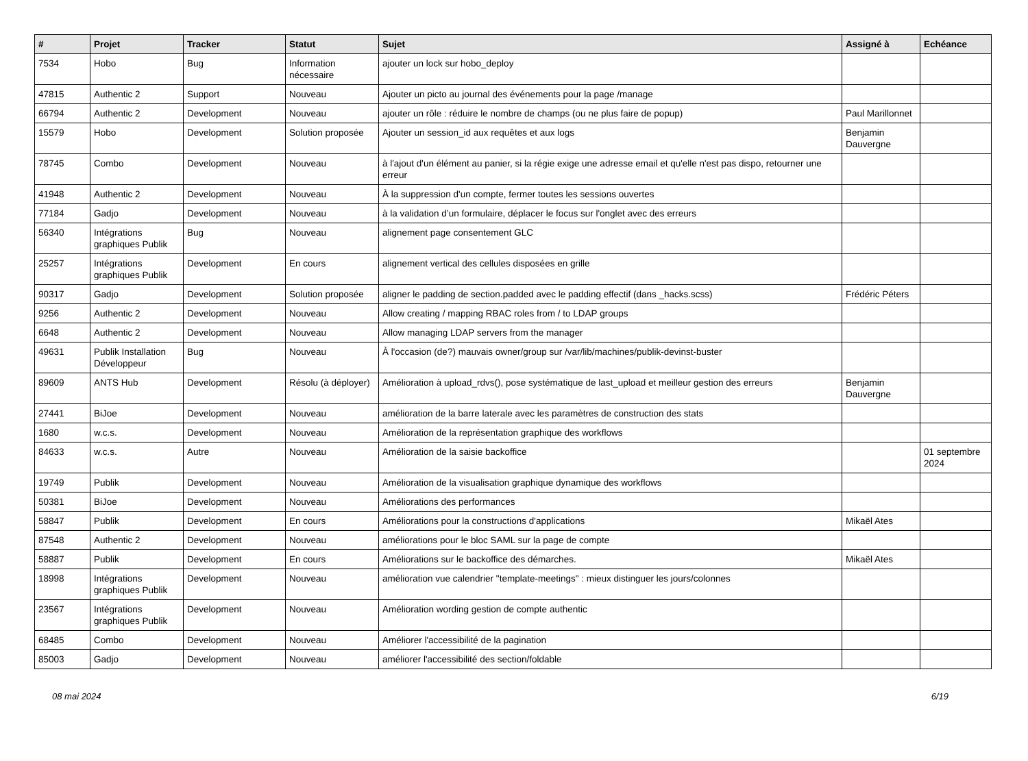| # | Projet | Tracker | Statut | Sujet | Assigné à | Echéance |
| --- | --- | --- | --- | --- | --- | --- |
| 7534 | Hobo | Bug | Information nécessaire | ajouter un lock sur hobo_deploy | | |
| 47815 | Authentic 2 | Support | Nouveau | Ajouter un picto au journal des événements pour la page /manage | | |
| 66794 | Authentic 2 | Development | Nouveau | ajouter un rôle : réduire le nombre de champs (ou ne plus faire de popup) | Paul Marillonnet | |
| 15579 | Hobo | Development | Solution proposée | Ajouter un session_id aux requêtes et aux logs | Benjamin Dauvergne | |
| 78745 | Combo | Development | Nouveau | à l'ajout d'un élément au panier, si la régie exige une adresse email et qu'elle n'est pas dispo, retourner une erreur | | |
| 41948 | Authentic 2 | Development | Nouveau | À la suppression d'un compte, fermer toutes les sessions ouvertes | | |
| 77184 | Gadjo | Development | Nouveau | à la validation d’un formulaire, déplacer le focus sur l'onglet avec des erreurs | | |
| 56340 | Intégrations graphiques Publik | Bug | Nouveau | alignement page consentement GLC | | |
| 25257 | Intégrations graphiques Publik | Development | En cours | alignement vertical des cellules disposées en grille | | |
| 90317 | Gadjo | Development | Solution proposée | aligner le padding de section.padded avec le padding effectif (dans _hacks.scss) | Frédéric Péters | |
| 9256 | Authentic 2 | Development | Nouveau | Allow creating / mapping RBAC roles from / to LDAP groups | | |
| 6648 | Authentic 2 | Development | Nouveau | Allow managing LDAP servers from the manager | | |
| 49631 | Publik Installation Développeur | Bug | Nouveau | À l'occasion (de?) mauvais owner/group sur /var/lib/machines/publik-devinst-buster | | |
| 89609 | ANTS Hub | Development | Résolu (à déployer) | Amélioration à upload_rdvs(), pose systématique de last_upload et meilleur gestion des erreurs | Benjamin Dauvergne | |
| 27441 | BiJoe | Development | Nouveau | amélioration de la barre laterale avec les paramètres de construction des stats | | |
| 1680 | w.c.s. | Development | Nouveau | Amélioration de la représentation graphique des workflows | | |
| 84633 | w.c.s. | Autre | Nouveau | Amélioration de la saisie backoffice | | 01 septembre 2024 |
| 19749 | Publik | Development | Nouveau | Amélioration de la visualisation graphique dynamique des workflows | | |
| 50381 | BiJoe | Development | Nouveau | Améliorations des performances | | |
| 58847 | Publik | Development | En cours | Améliorations pour la constructions d'applications | Mikaël Ates | |
| 87548 | Authentic 2 | Development | Nouveau | améliorations pour le bloc SAML sur la page de compte | | |
| 58887 | Publik | Development | En cours | Améliorations sur le backoffice des démarches. | Mikaël Ates | |
| 18998 | Intégrations graphiques Publik | Development | Nouveau | amélioration vue calendrier "template-meetings" : mieux distinguer les jours/colonnes | | |
| 23567 | Intégrations graphiques Publik | Development | Nouveau | Amélioration wording gestion de compte authentic | | |
| 68485 | Combo | Development | Nouveau | Améliorer l'accessibilité de la pagination | | |
| 85003 | Gadjo | Development | Nouveau | améliorer l'accessibilité des section/foldable | | |
08 mai 2024 6/19